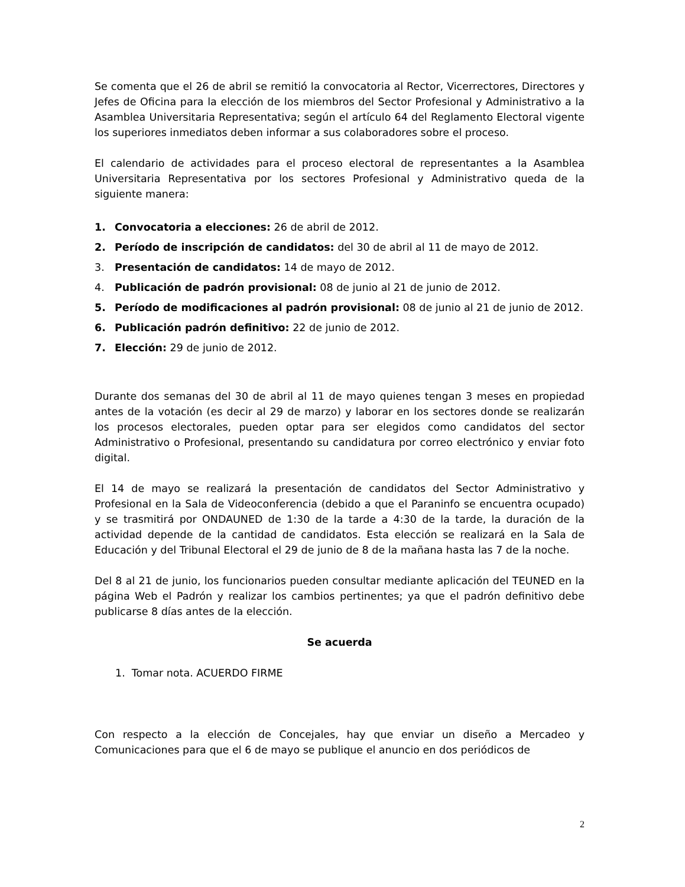Se comenta que el 26 de abril se remitió la convocatoria al Rector, Vicerrectores, Directores y Jefes de Oficina para la elección de los miembros del Sector Profesional y Administrativo a la Asamblea Universitaria Representativa; según el artículo 64 del Reglamento Electoral vigente los superiores inmediatos deben informar a sus colaboradores sobre el proceso.
El calendario de actividades para el proceso electoral de representantes a la Asamblea Universitaria Representativa por los sectores Profesional y Administrativo queda de la siguiente manera:
1. Convocatoria a elecciones: 26 de abril de 2012.
2. Período de inscripción de candidatos: del 30 de abril al 11 de mayo de 2012.
3. Presentación de candidatos: 14 de mayo de 2012.
4. Publicación de padrón provisional: 08 de junio al 21 de junio de 2012.
5. Período de modificaciones al padrón provisional: 08 de junio al 21 de junio de 2012.
6. Publicación padrón definitivo: 22 de junio de 2012.
7. Elección: 29 de junio de 2012.
Durante dos semanas del 30 de abril al 11 de mayo quienes tengan 3 meses en propiedad antes de la votación (es decir al 29 de marzo) y laborar en los sectores donde se realizarán los procesos electorales, pueden optar para ser elegidos como candidatos del sector Administrativo o Profesional, presentando su candidatura por correo electrónico y enviar foto digital.
El 14 de mayo se realizará la presentación de candidatos del Sector Administrativo y Profesional en la Sala de Videoconferencia (debido a que el Paraninfo se encuentra ocupado) y se trasmitirá por ONDAUNED de 1:30 de la tarde a 4:30 de la tarde, la duración de la actividad depende de la cantidad de candidatos. Esta elección se realizará en la Sala de Educación y del Tribunal Electoral el 29 de junio de 8 de la mañana hasta las 7 de la noche.
Del 8 al 21 de junio, los funcionarios pueden consultar mediante aplicación del TEUNED en la página Web el Padrón y realizar los cambios pertinentes; ya que el padrón definitivo debe publicarse 8 días antes de la elección.
Se acuerda
1. Tomar nota. ACUERDO FIRME
Con respecto a la elección de Concejales, hay que enviar un diseño a Mercadeo y Comunicaciones para que el 6 de mayo se publique el anuncio en dos periódicos de
2